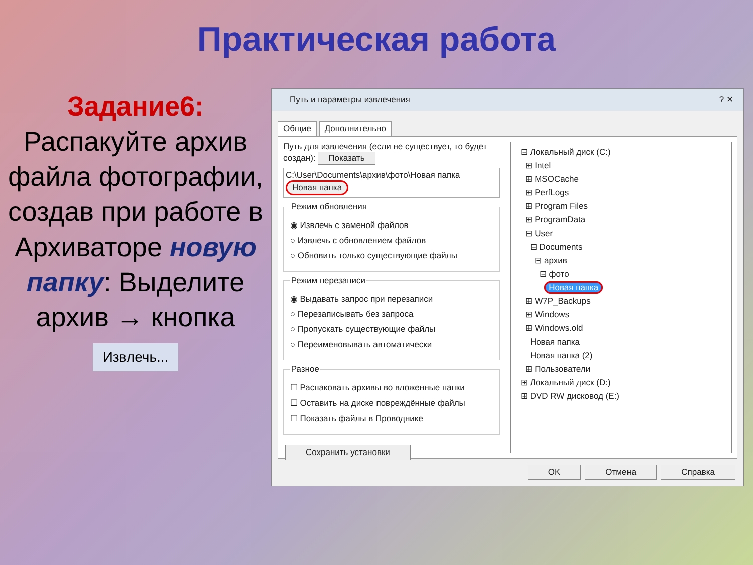Практическая работа
Задание6:
Распакуйте архив файла фотографии, создав при работе в Архиваторе новую папку: Выделите архив → кнопка
Извлечь...
Путь и параметры извлечения ? ✕
Общие Дополнительно
Путь для извлечения (если не существует, то будет создан): Показать
C:\User\Documents\архив\фото\Новая папка Новая папка
Режим обновления
◉ Извлечь с заменой файлов
○ Извлечь с обновлением файлов
○ Обновить только существующие файлы
Режим перезаписи
◉ Выдавать запрос при перезаписи
○ Перезаписывать без запроса
○ Пропускать существующие файлы
○ Переименовывать автоматически
Разное
☐ Распаковать архивы во вложенные папки
☐ Оставить на диске повреждённые файлы
☐ Показать файлы в Проводнике
Сохранить установки
⊟ Локальный диск (C:)
⊞ Intel
⊞ MSOCache
⊞ PerfLogs
⊞ Program Files
⊞ ProgramData
⊟ User
⊟ Documents
⊟ архив
⊟ фото
Новая папка
⊞ W7P_Backups
⊞ Windows
⊞ Windows.old
Новая папка
Новая папка (2)
⊞ Пользователи
⊞ Локальный диск (D:)
⊞ DVD RW дисковод (E:)
OK Отмена Справка